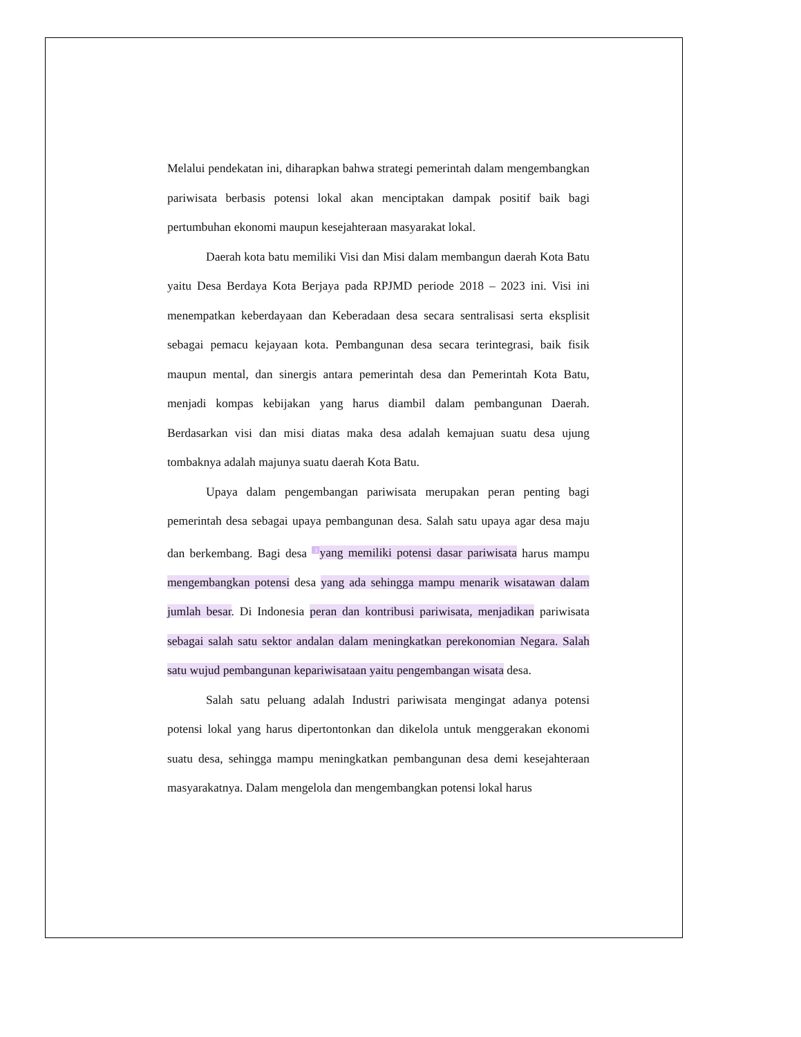Melalui pendekatan ini, diharapkan bahwa strategi pemerintah dalam mengembangkan pariwisata berbasis potensi lokal akan menciptakan dampak positif baik bagi pertumbuhan ekonomi maupun kesejahteraan masyarakat lokal.
Daerah kota batu memiliki Visi dan Misi dalam membangun daerah Kota Batu yaitu Desa Berdaya Kota Berjaya pada RPJMD periode 2018 – 2023 ini. Visi ini menempatkan keberdayaan dan Keberadaan desa secara sentralisasi serta eksplisit sebagai pemacu kejayaan kota. Pembangunan desa secara terintegrasi, baik fisik maupun mental, dan sinergis antara pemerintah desa dan Pemerintah Kota Batu, menjadi kompas kebijakan yang harus diambil dalam pembangunan Daerah. Berdasarkan visi dan misi diatas maka desa adalah kemajuan suatu desa ujung tombaknya adalah majunya suatu daerah Kota Batu.
Upaya dalam pengembangan pariwisata merupakan peran penting bagi pemerintah desa sebagai upaya pembangunan desa. Salah satu upaya agar desa maju dan berkembang. Bagi desa <sup>3</sup>yang memiliki potensi dasar pariwisata harus mampu mengembangkan potensi desa yang ada sehingga mampu menarik wisatawan dalam jumlah besar. Di Indonesia peran dan kontribusi pariwisata, menjadikan pariwisata sebagai salah satu sektor andalan dalam meningkatkan perekonomian Negara. Salah satu wujud pembangunan kepariwisataan yaitu pengembangan wisata desa.
Salah satu peluang adalah Industri pariwisata mengingat adanya potensi potensi lokal yang harus dipertontonkan dan dikelola untuk menggerakan ekonomi suatu desa, sehingga mampu meningkatkan pembangunan desa demi kesejahteraan masyarakatnya. Dalam mengelola dan mengembangkan potensi lokal harus